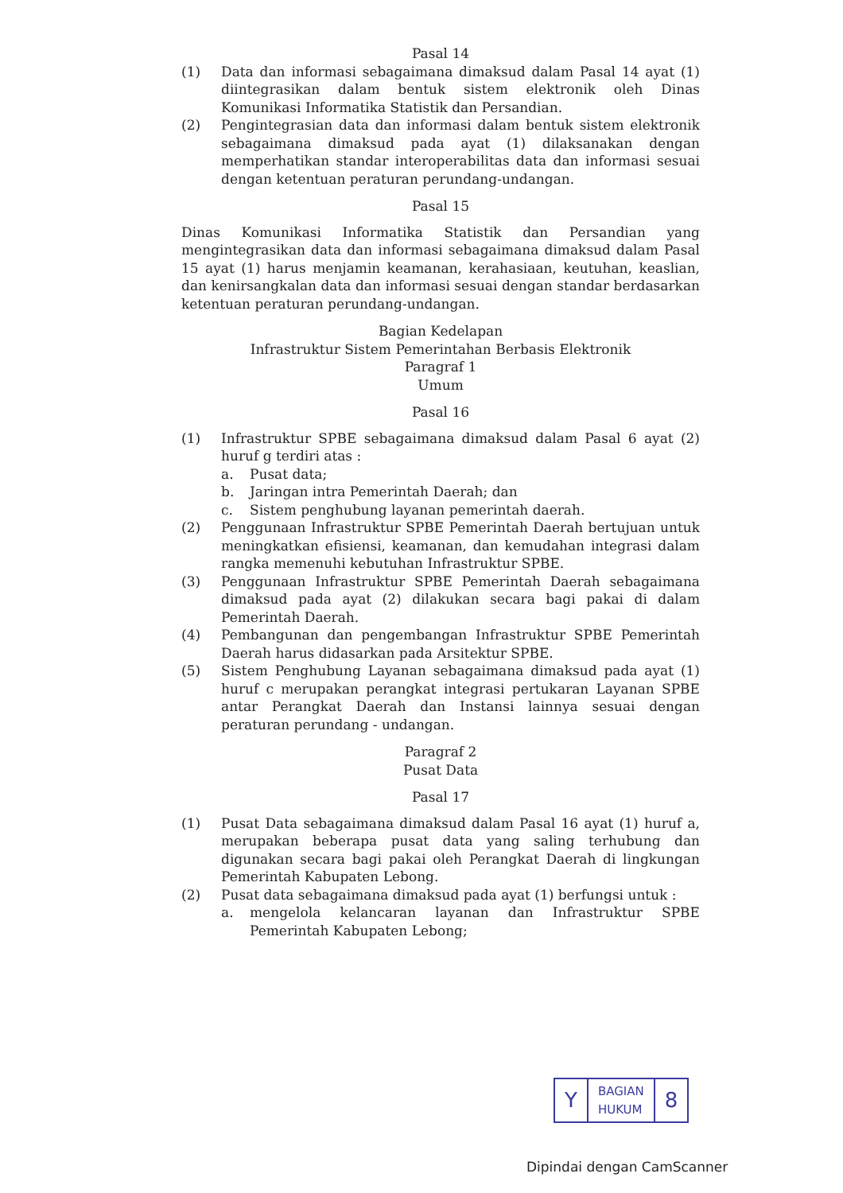Pasal 14
(1) Data dan informasi sebagaimana dimaksud dalam Pasal 14 ayat (1) diintegrasikan dalam bentuk sistem elektronik oleh Dinas Komunikasi Informatika Statistik dan Persandian.
(2) Pengintegrasian data dan informasi dalam bentuk sistem elektronik sebagaimana dimaksud pada ayat (1) dilaksanakan dengan memperhatikan standar interoperabilitas data dan informasi sesuai dengan ketentuan peraturan perundang-undangan.
Pasal 15
Dinas Komunikasi Informatika Statistik dan Persandian yang mengintegrasikan data dan informasi sebagaimana dimaksud dalam Pasal 15 ayat (1) harus menjamin keamanan, kerahasiaan, keutuhan, keaslian, dan kenirsangkalan data dan informasi sesuai dengan standar berdasarkan ketentuan peraturan perundang-undangan.
Bagian Kedelapan
Infrastruktur Sistem Pemerintahan Berbasis Elektronik
Paragraf 1
Umum
Pasal 16
(1) Infrastruktur SPBE sebagaimana dimaksud dalam Pasal 6 ayat (2) huruf g terdiri atas :
a. Pusat data;
b. Jaringan intra Pemerintah Daerah; dan
c. Sistem penghubung layanan pemerintah daerah.
(2) Penggunaan Infrastruktur SPBE Pemerintah Daerah bertujuan untuk meningkatkan efisiensi, keamanan, dan kemudahan integrasi dalam rangka memenuhi kebutuhan Infrastruktur SPBE.
(3) Penggunaan Infrastruktur SPBE Pemerintah Daerah sebagaimana dimaksud pada ayat (2) dilakukan secara bagi pakai di dalam Pemerintah Daerah.
(4) Pembangunan dan pengembangan Infrastruktur SPBE Pemerintah Daerah harus didasarkan pada Arsitektur SPBE.
(5) Sistem Penghubung Layanan sebagaimana dimaksud pada ayat (1) huruf c merupakan perangkat integrasi pertukaran Layanan SPBE antar Perangkat Daerah dan Instansi lainnya sesuai dengan peraturan perundang - undangan.
Paragraf 2
Pusat Data
Pasal 17
(1) Pusat Data sebagaimana dimaksud dalam Pasal 16 ayat (1) huruf a, merupakan beberapa pusat data yang saling terhubung dan digunakan secara bagi pakai oleh Perangkat Daerah di lingkungan Pemerintah Kabupaten Lebong.
(2) Pusat data sebagaimana dimaksud pada ayat (1) berfungsi untuk :
a. mengelola kelancaran layanan dan Infrastruktur SPBE Pemerintah Kabupaten Lebong;
| Y | BAGIAN HUKUM | 8 |
Dipindai dengan CamScanner